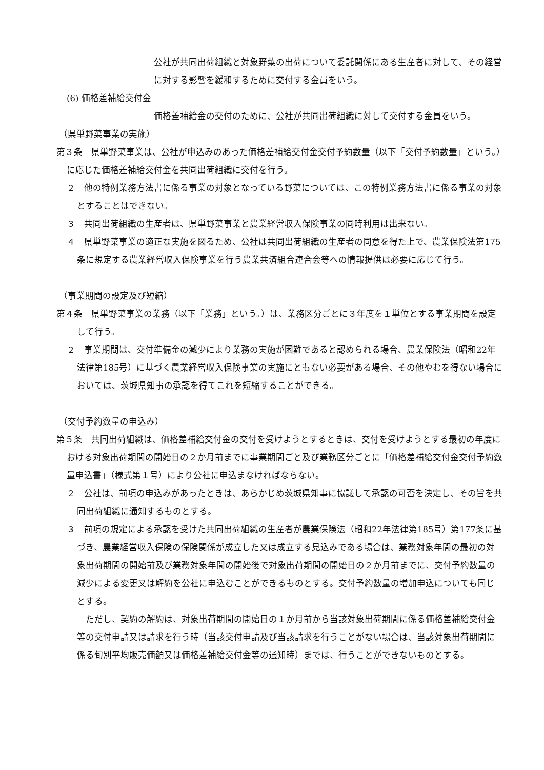公社が共同出荷組織と対象野菜の出荷について委託関係にある生産者に対して、その経営に対する影響を緩和するために交付する金員をいう。
(6) 価格差補給交付金
価格差補給金の交付のために、公社が共同出荷組織に対して交付する金員をいう。
（県単野菜事業の実施）
第３条　県単野菜事業は、公社が申込みのあった価格差補給交付金交付予約数量（以下「交付予約数量」という。）に応じた価格差補給交付金を共同出荷組織に交付を行う。
２　他の特例業務方法書に係る事業の対象となっている野菜については、この特例業務方法書に係る事業の対象とすることはできない。
３　共同出荷組織の生産者は、県単野菜事業と農業経営収入保険事業の同時利用は出来ない。
４　県単野菜事業の適正な実施を図るため、公社は共同出荷組織の生産者の同意を得た上で、農業保険法第175条に規定する農業経営収入保険事業を行う農業共済組合連合会等への情報提供は必要に応じて行う。
（事業期間の設定及び短縮）
第４条　県単野菜事業の業務（以下「業務」という。）は、業務区分ごとに３年度を１単位とする事業期間を設定して行う。
２　事業期間は、交付準備金の減少により業務の実施が困難であると認められる場合、農業保険法（昭和22年法律第185号）に基づく農業経営収入保険事業の実施にともない必要がある場合、その他やむを得ない場合においては、茨城県知事の承認を得てこれを短縮することができる。
（交付予約数量の申込み）
第５条　共同出荷組織は、価格差補給交付金の交付を受けようとするときは、交付を受けようとする最初の年度における対象出荷期間の開始日の２か月前までに事業期間ごと及び業務区分ごとに「価格差補給交付金交付予約数量申込書」（様式第１号）により公社に申込まなければならない。
２　公社は、前項の申込みがあったときは、あらかじめ茨城県知事に協議して承認の可否を決定し、その旨を共同出荷組織に通知するものとする。
３　前項の規定による承認を受けた共同出荷組織の生産者が農業保険法（昭和22年法律第185号）第177条に基づき、農業経営収入保険の保険関係が成立した又は成立する見込みである場合は、業務対象年間の最初の対象出荷期間の開始前及び業務対象年間の開始後で対象出荷期間の開始日の２か月前までに、交付予約数量の減少による変更又は解約を公社に申込むことができるものとする。交付予約数量の増加申込についても同じとする。
　ただし、契約の解約は、対象出荷期間の開始日の１か月前から当該対象出荷期間に係る価格差補給交付金等の交付申請又は請求を行う時（当該交付申請及び当該請求を行うことがない場合は、当該対象出荷期間に係る旬別平均販売価額又は価格差補給交付金等の通知時）までは、行うことができないものとする。